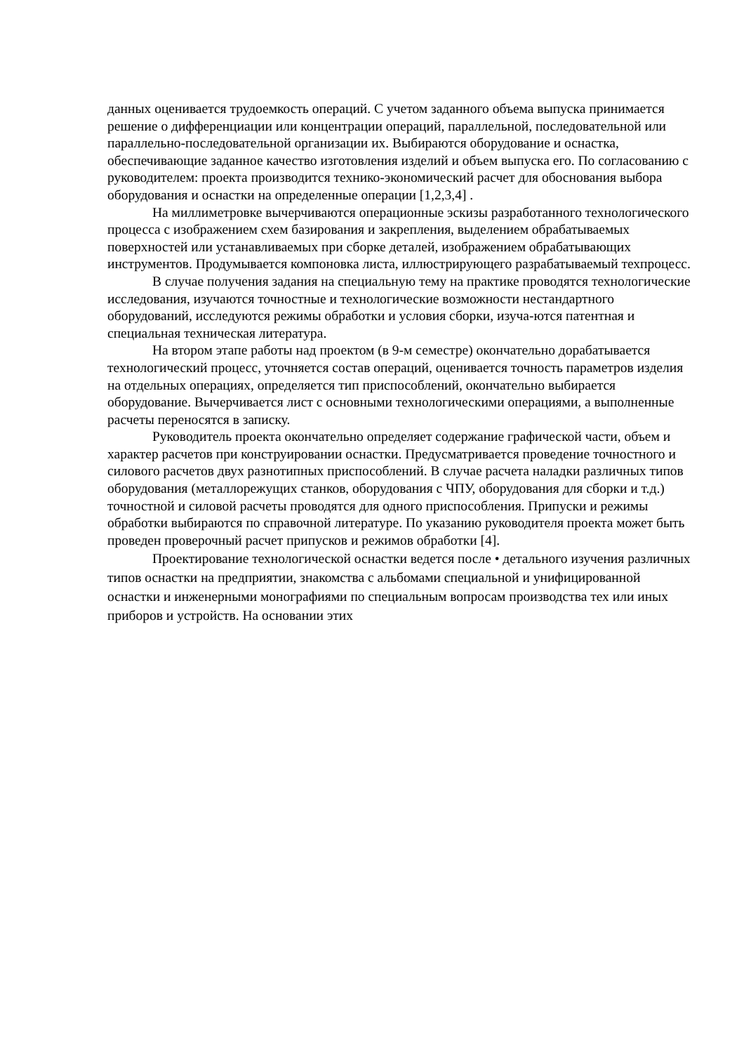данных оценивается трудоемкость операций. С учетом заданного объема выпуска принимается решение о дифференциации или концентрации операций, параллельной, последовательной или параллельно-последовательной организации их. Выбираются оборудование и оснастка, обеспечивающие заданное качество изготовления изделий и объем выпуска его. По согласованию с руководителем: проекта производится технико-экономический расчет для обоснования выбора оборудования и оснастки на определенные операции [1,2,3,4] .
На миллиметровке вычерчиваются операционные эскизы разработанного технологического процесса с изображением схем базирования и закрепления, выделением обрабатываемых поверхностей или устанавливаемых при сборке деталей, изображением обрабатывающих инструментов. Продумывается компоновка листа, иллюстрирующего разрабатываемый техпроцесс.
В случае получения задания на специальную тему на практике проводятся технологические исследования, изучаются точностные и технологические возможности нестандартного оборудований, исследуются режимы обработки и условия сборки, изуча-ются патентная и специальная техническая литература.
На втором этапе работы над проектом (в 9-м семестре) окончательно дорабатывается технологический процесс, уточняется состав операций, оценивается точность параметров изделия на отдельных операциях, определяется тип приспособлений, окончательно выбирается оборудование. Вычерчивается лист с основными технологическими операциями, а выполненные расчеты переносятся в записку.
Руководитель проекта окончательно определяет содержание графической части, объем и характер расчетов при конструировании оснастки. Предусматривается проведение точностного и силового расчетов двух разнотипных приспособлений. В случае расчета наладки различных типов оборудования (металлорежущих станков, оборудования с ЧПУ, оборудования для сборки и т.д.) точностной и силовой расчеты проводятся для одного приспособления. Припуски и режимы обработки выбираются по справочной литературе. По указанию руководителя проекта может быть проведен проверочный расчет припусков и режимов обработки [4].
Проектирование технологической оснастки ведется после • детального изучения различных типов оснастки на предприятии, знакомства с альбомами специальной и унифицированной оснастки и инженерными монографиями по специальным вопросам производства тех или иных приборов и устройств. На основании этих